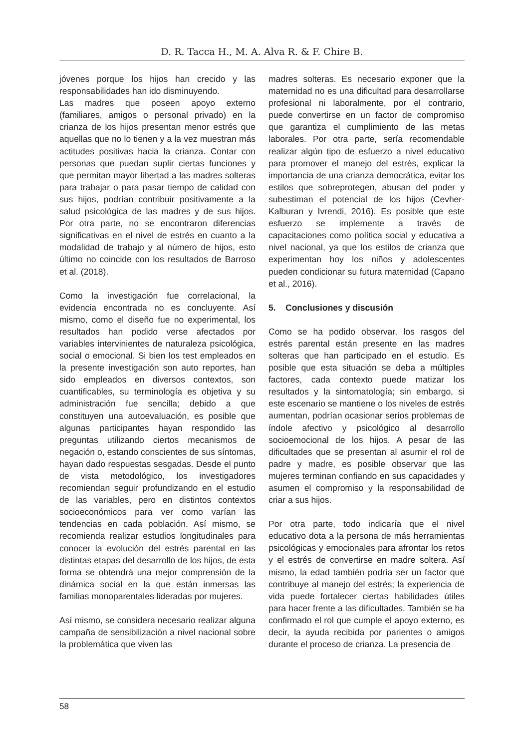D. R. Tacca H., M. A. Alva R. & F. Chire B.
jóvenes porque los hijos han crecido y las responsabilidades han ido disminuyendo.
Las madres que poseen apoyo externo (familiares, amigos o personal privado) en la crianza de los hijos presentan menor estrés que aquellas que no lo tienen y a la vez muestran más actitudes positivas hacia la crianza. Contar con personas que puedan suplir ciertas funciones y que permitan mayor libertad a las madres solteras para trabajar o para pasar tiempo de calidad con sus hijos, podrían contribuir positivamente a la salud psicológica de las madres y de sus hijos. Por otra parte, no se encontraron diferencias significativas en el nivel de estrés en cuanto a la modalidad de trabajo y al número de hijos, esto último no coincide con los resultados de Barroso et al. (2018).
Como la investigación fue correlacional, la evidencia encontrada no es concluyente. Así mismo, como el diseño fue no experimental, los resultados han podido verse afectados por variables intervinientes de naturaleza psicológica, social o emocional. Si bien los test empleados en la presente investigación son auto reportes, han sido empleados en diversos contextos, son cuantificables, su terminología es objetiva y su administración fue sencilla; debido a que constituyen una autoevaluación, es posible que algunas participantes hayan respondido las preguntas utilizando ciertos mecanismos de negación o, estando conscientes de sus síntomas, hayan dado respuestas sesgadas. Desde el punto de vista metodológico, los investigadores recomiendan seguir profundizando en el estudio de las variables, pero en distintos contextos socioeconómicos para ver como varían las tendencias en cada población. Así mismo, se recomienda realizar estudios longitudinales para conocer la evolución del estrés parental en las distintas etapas del desarrollo de los hijos, de esta forma se obtendrá una mejor comprensión de la dinámica social en la que están inmersas las familias monoparentales lideradas por mujeres.
Así mismo, se considera necesario realizar alguna campaña de sensibilización a nivel nacional sobre la problemática que viven las
madres solteras. Es necesario exponer que la maternidad no es una dificultad para desarrollarse profesional ni laboralmente, por el contrario, puede convertirse en un factor de compromiso que garantiza el cumplimiento de las metas laborales. Por otra parte, sería recomendable realizar algún tipo de esfuerzo a nivel educativo para promover el manejo del estrés, explicar la importancia de una crianza democrática, evitar los estilos que sobreprotegen, abusan del poder y subestiman el potencial de los hijos (Cevher-Kalburan y Ivrendi, 2016). Es posible que este esfuerzo se implemente a través de capacitaciones como política social y educativa a nivel nacional, ya que los estilos de crianza que experimentan hoy los niños y adolescentes pueden condicionar su futura maternidad (Capano et al., 2016).
5. Conclusiones y discusión
Como se ha podido observar, los rasgos del estrés parental están presente en las madres solteras que han participado en el estudio. Es posible que esta situación se deba a múltiples factores, cada contexto puede matizar los resultados y la sintomatología; sin embargo, si este escenario se mantiene o los niveles de estrés aumentan, podrían ocasionar serios problemas de índole afectivo y psicológico al desarrollo socioemocional de los hijos. A pesar de las dificultades que se presentan al asumir el rol de padre y madre, es posible observar que las mujeres terminan confiando en sus capacidades y asumen el compromiso y la responsabilidad de criar a sus hijos.
Por otra parte, todo indicaría que el nivel educativo dota a la persona de más herramientas psicológicas y emocionales para afrontar los retos y el estrés de convertirse en madre soltera. Así mismo, la edad también podría ser un factor que contribuye al manejo del estrés; la experiencia de vida puede fortalecer ciertas habilidades útiles para hacer frente a las dificultades. También se ha confirmado el rol que cumple el apoyo externo, es decir, la ayuda recibida por parientes o amigos durante el proceso de crianza. La presencia de
58